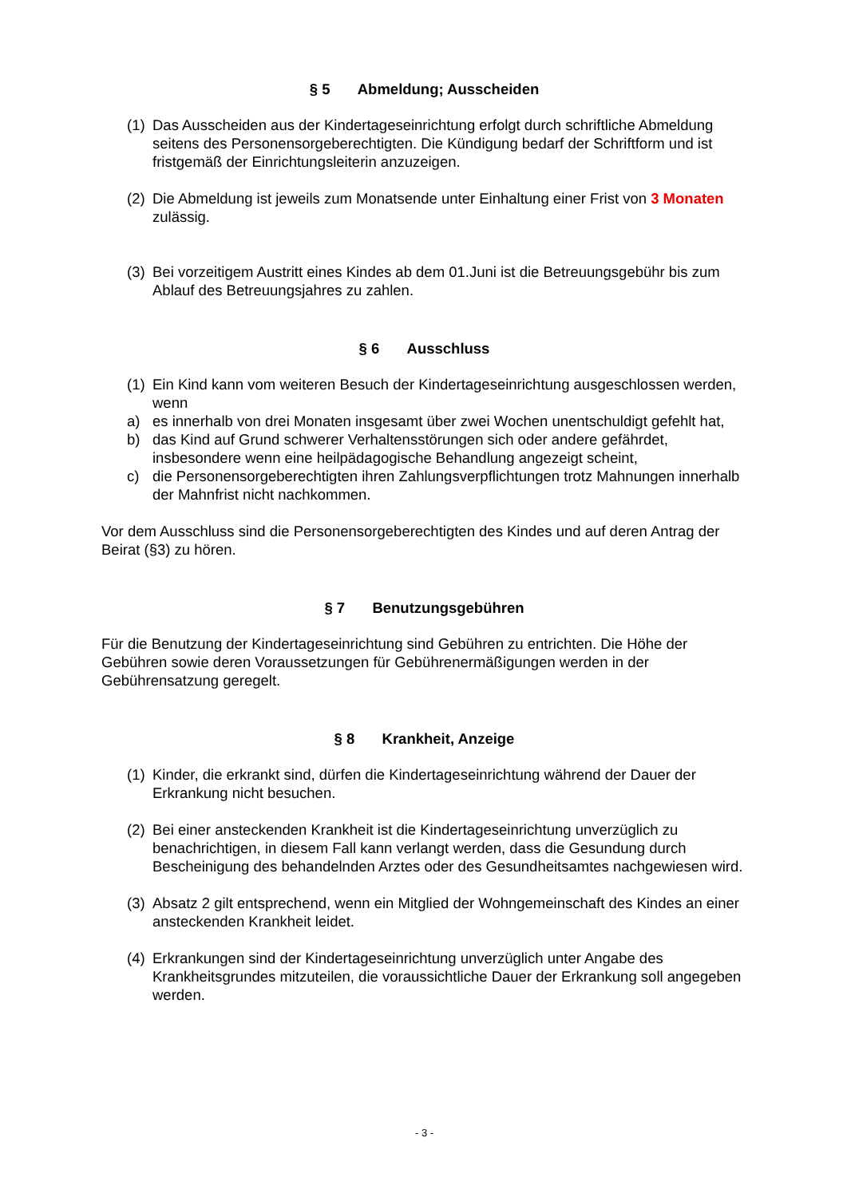§ 5 Abmeldung; Ausscheiden
(1)
Das Ausscheiden aus der Kindertageseinrichtung erfolgt durch schriftliche Abmeldung seitens des Personensorgeberechtigten. Die Kündigung bedarf der Schriftform und ist fristgemäß der Einrichtungsleiterin anzuzeigen.
(2)
Die Abmeldung ist jeweils zum Monatsende unter Einhaltung einer Frist von 3 Monaten zulässig.
(3)
Bei vorzeitigem Austritt eines Kindes ab dem 01.Juni ist die Betreuungsgebühr bis zum Ablauf des Betreuungsjahres zu zahlen.
§ 6 Ausschluss
(1)
Ein Kind kann vom weiteren Besuch der Kindertageseinrichtung ausgeschlossen werden, wenn
a) es innerhalb von drei Monaten insgesamt über zwei Wochen unentschuldigt gefehlt hat,
b) das Kind auf Grund schwerer Verhaltensstörungen sich oder andere gefährdet, insbesondere wenn eine heilpädagogische Behandlung angezeigt scheint,
c) die Personensorgeberechtigten ihren Zahlungsverpflichtungen trotz Mahnungen innerhalb der Mahnfrist nicht nachkommen.
Vor dem Ausschluss sind die Personensorgeberechtigten des Kindes und auf deren Antrag der Beirat (§3) zu hören.
§ 7 Benutzungsgebühren
Für die Benutzung der Kindertageseinrichtung sind Gebühren zu entrichten. Die Höhe der Gebühren sowie deren Voraussetzungen für Gebührenermäßigungen werden in der Gebührensatzung geregelt.
§ 8 Krankheit, Anzeige
(1)
Kinder, die erkrankt sind, dürfen die Kindertageseinrichtung während der Dauer der Erkrankung nicht besuchen.
(2)
Bei einer ansteckenden Krankheit ist die Kindertageseinrichtung unverzüglich zu benachrichtigen, in diesem Fall kann verlangt werden, dass die Gesundung durch Bescheinigung des behandelnden Arztes oder des Gesundheitsamtes nachgewiesen wird.
(3)
Absatz 2 gilt entsprechend, wenn ein Mitglied der Wohngemeinschaft des Kindes an einer ansteckenden Krankheit leidet.
(4)
Erkrankungen sind der Kindertageseinrichtung unverzüglich unter Angabe des Krankheitsgrundes mitzuteilen, die voraussichtliche Dauer der Erkrankung soll angegeben werden.
- 3 -